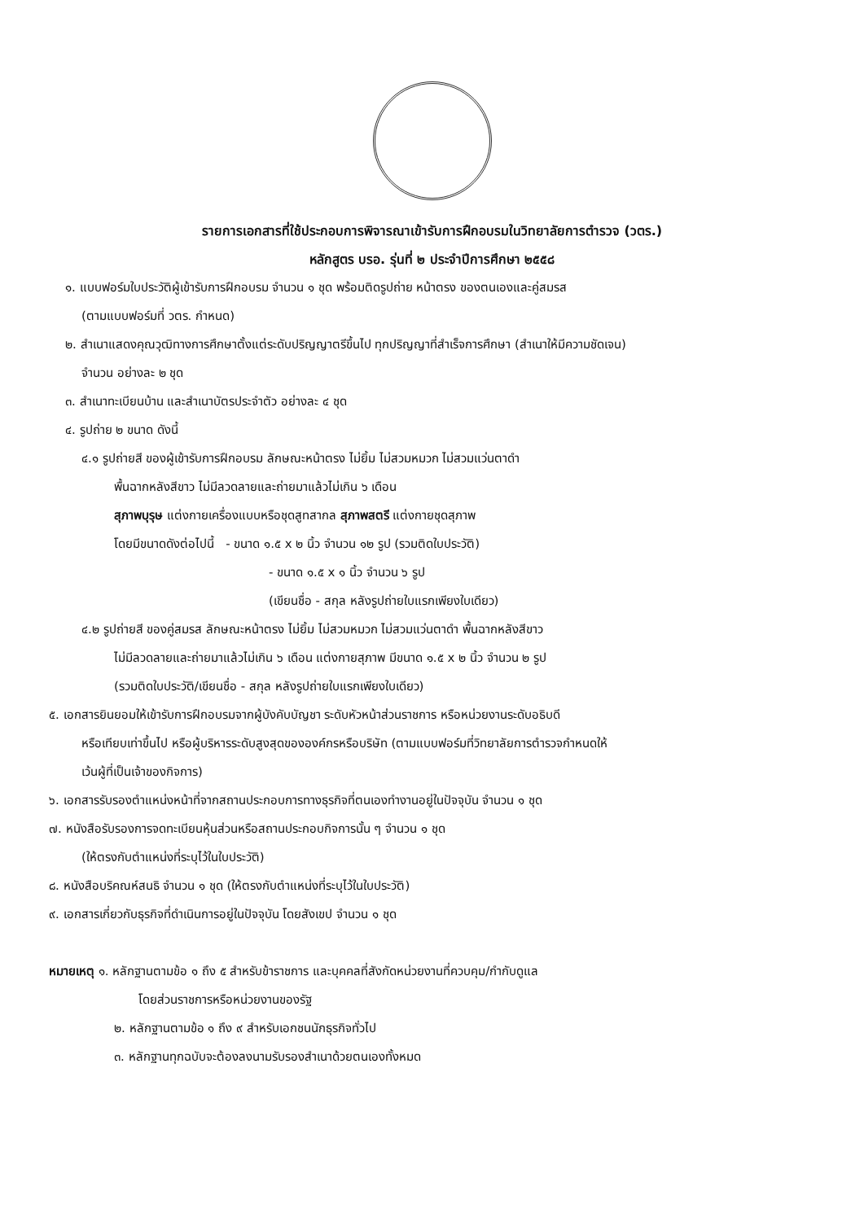รายการเอกสารที่ใช้ประกอบการพิจารณาเข้ารับการฝึกอบรมในวิทยาลัยการตำรวจ (วตร.)
หลักสูตร บรอ. รุ่นที่ ๒ ประจำปีการศึกษา ๒๕๕๘
๑. แบบฟอร์มใบประวัติผู้เข้ารับการฝึกอบรม จำนวน ๑ ชุด พร้อมติดรูปถ่าย หน้าตรง ของตนเองและคู่สมรส
(ตามแบบฟอร์มที่ วตร. กำหนด)
๒. สำเนาแสดงคุณวุฒิทางการศึกษาตั้งแต่ระดับปริญญาตรีขึ้นไป ทุกปริญญาที่สำเร็จการศึกษา (สำเนาให้มีความชัดเจน)
จำนวน อย่างละ ๒ ชุด
๓. สำเนาทะเบียนบ้าน และสำเนาบัตรประจำตัว อย่างละ ๔ ชุด
๔. รูปถ่าย ๒ ขนาด ดังนี้
๔.๑ รูปถ่ายสี ของผู้เข้ารับการฝึกอบรม ลักษณะหน้าตรง ไม่ยิ้ม ไม่สวมหมวก ไม่สวมแว่นตาดำ
พื้นฉากหลังสีขาว ไม่มีลวดลายและถ่ายมาแล้วไม่เกิน ๖ เดือน
สุภาพบุรุษ แต่งกายเครื่องแบบหรือชุดสูทสากล สุภาพสตรี แต่งกายชุดสุภาพ
โดยมีขนาดดังต่อไปนี้ - ขนาด ๑.๕ x ๒ นิ้ว จำนวน ๑๒ รูป (รวมติดใบประวัติ)
- ขนาด ๑.๕ x ๑ นิ้ว จำนวน ๖ รูป
(เขียนชื่อ - สกุล หลังรูปถ่ายใบแรกเพียงใบเดียว)
๔.๒ รูปถ่ายสี ของคู่สมรส ลักษณะหน้าตรง ไม่ยิ้ม ไม่สวมหมวก ไม่สวมแว่นตาดำ พื้นฉากหลังสีขาว
ไม่มีลวดลายและถ่ายมาแล้วไม่เกิน ๖ เดือน แต่งกายสุภาพ มีขนาด ๑.๕ x ๒ นิ้ว จำนวน ๒ รูป
(รวมติดใบประวัติ/เขียนชื่อ - สกุล หลังรูปถ่ายใบแรกเพียงใบเดียว)
๕. เอกสารยินยอมให้เข้ารับการฝึกอบรมจากผู้บังคับบัญชา ระดับหัวหน้าส่วนราชการ หรือหน่วยงานระดับอธิบดี
หรือเทียบเท่าขึ้นไป หรือผู้บริหารระดับสูงสุดขององค์กรหรือบริษัท (ตามแบบฟอร์มที่วิทยาลัยการตำรวจกำหนดให้
เว้นผู้ที่เป็นเจ้าของกิจการ)
๖. เอกสารรับรองตำแหน่งหน้าที่จากสถานประกอบการทางธุรกิจที่ตนเองทำงานอยู่ในปัจจุบัน จำนวน ๑ ชุด
๗. หนังสือรับรองการจดทะเบียนหุ้นส่วนหรือสถานประกอบกิจการนั้น ๆ จำนวน ๑ ชุด
(ให้ตรงกับตำแหน่งที่ระบุไว้ในใบประวัติ)
๘. หนังสือบริคณห์สนธิ จำนวน ๑ ชุด (ให้ตรงกับตำแหน่งที่ระบุไว้ในใบประวัติ)
๙. เอกสารเกี่ยวกับธุรกิจที่ดำเนินการอยู่ในปัจจุบัน โดยสังเขป จำนวน ๑ ชุด
หมายเหตุ ๑. หลักฐานตามข้อ ๑ ถึง ๕ สำหรับข้าราชการ และบุคคลที่สังกัดหน่วยงานที่ควบคุม/กำกับดูแล
โดยส่วนราชการหรือหน่วยงานของรัฐ
๒. หลักฐานตามข้อ ๑ ถึง ๙ สำหรับเอกชนนักธุรกิจทั่วไป
๓. หลักฐานทุกฉบับจะต้องลงนามรับรองสำเนาด้วยตนเองทั้งหมด